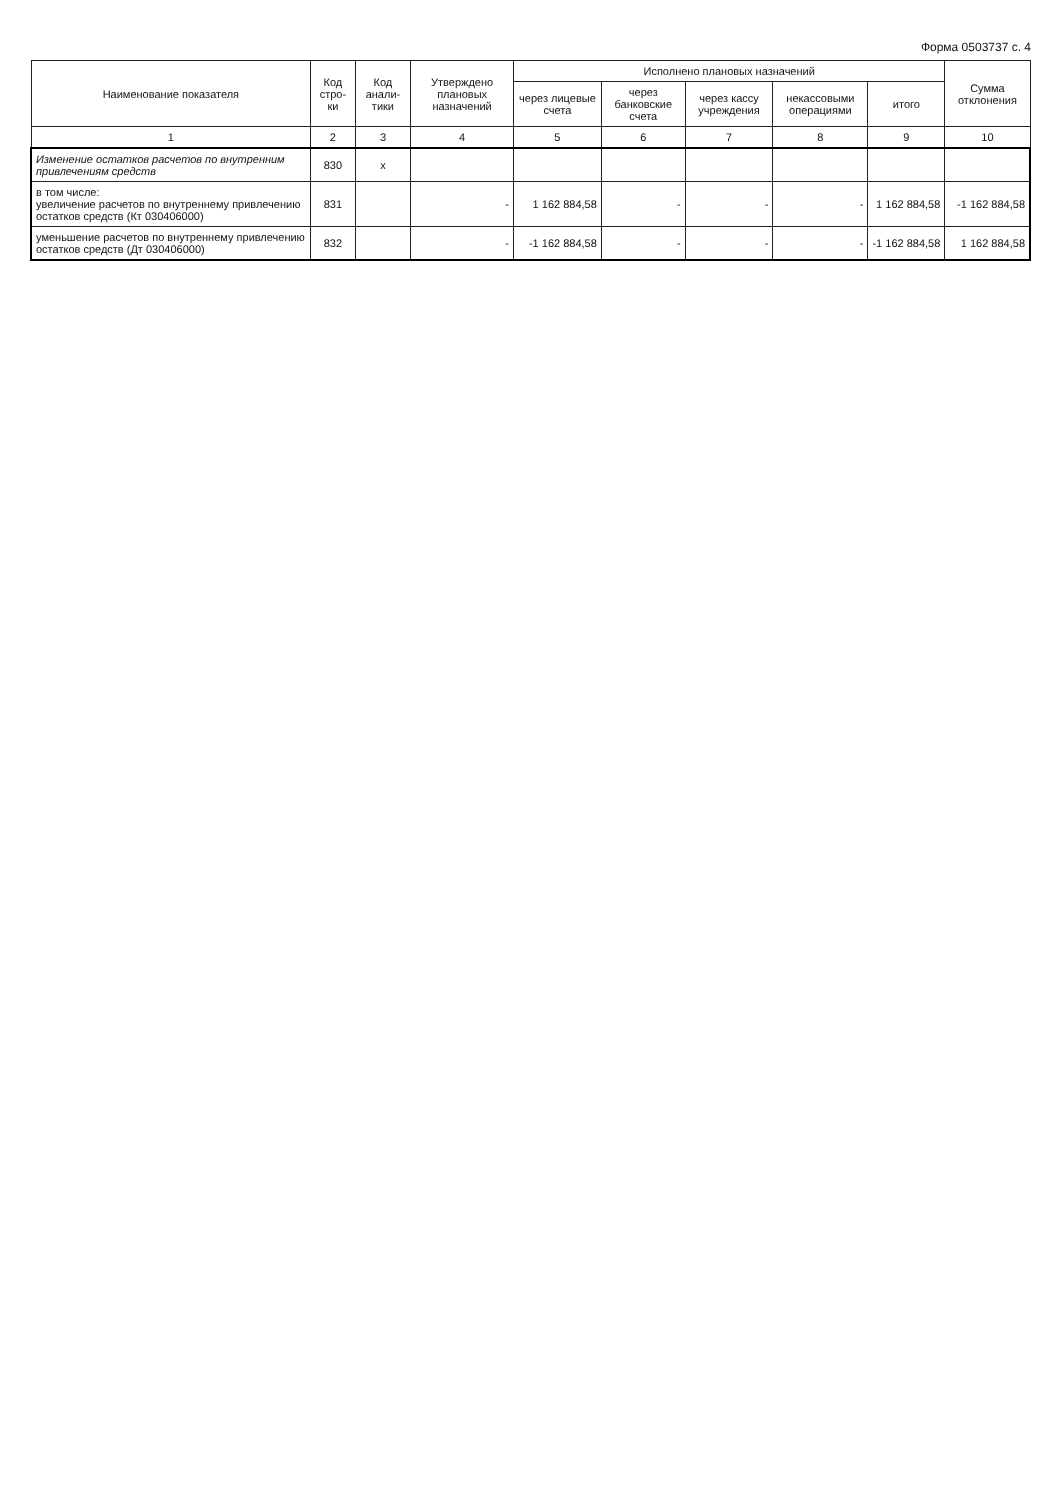Форма 0503737 с. 4
| Наименование показателя | Код стро-ки | Код анали-тики | Утверждено плановых назначений | Исполнено плановых назначений | | | | | Сумма отклонения |
| --- | --- | --- | --- | --- | --- | --- | --- | --- | --- |
| | | | | через лицевые счета | через банковские счета | через кассу учреждения | некассовыми операциями | итого | |
| 1 | 2 | 3 | 4 | 5 | 6 | 7 | 8 | 9 | 10 |
| Изменение остатков расчетов по внутренним привлечениям средств | 830 | x | | | | | | | |
| в том числе: увеличение расчетов по внутреннему привлечению остатков средств (Кт 030406000) | 831 | | - | 1 162 884,58 | - | - | - | 1 162 884,58 | -1 162 884,58 |
| уменьшение расчетов по внутреннему привлечению остатков средств (Дт 030406000) | 832 | | - | -1 162 884,58 | - | - | - | -1 162 884,58 | 1 162 884,58 |